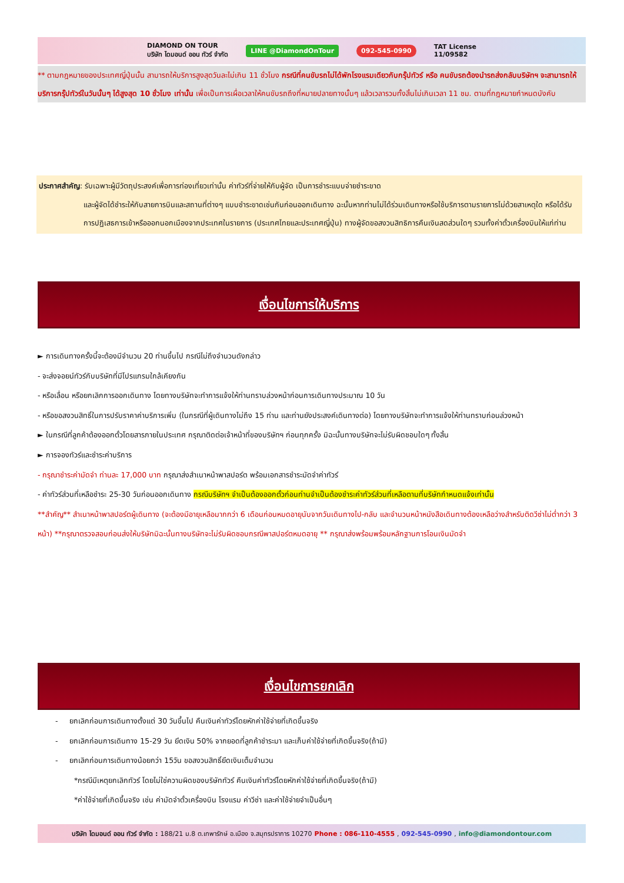DIAMOND ON TOUR
บริษัท ไดมอนด์ ออน ทัวร์ จำกัด LINE @DiamondOnTour 092-545-0990 TAT License
11/09582
** ตามกฎหมายของประเทศญี่ปุ่นนั้น สามารถให้บริการสูงสุดวันละไม่เกิน 11 ชั่วโมง กรณีที่คนขับรถไม่ได้พักโรงแรมเดียวกับกรุ๊ปทัวร์ หรือ คนขับรถต้องนำรถส่งกลับบริษัทฯ จะสามารถให้บริการกรุ๊ปทัวร์ในวันนั้นๆ ได้สูงสุด 10 ชั่วโมง เท่านั้น เพื่อเป็นการเผื่อเวลาให้คนขับรถถึงที่หมายปลายทางนั้นๆ แล้วเวลารวมทั้งสิ้นไม่เกินเวลา 11 ชม. ตามที่กฎหมายกำหนดบังคับ
ประกาศสำคัญ: รับเฉพาะผู้มีวัตถุประสงค์เพื่อการท่องเที่ยวเท่านั้น ค่าทัวร์ที่จ่ายให้กับผู้จัด เป็นการชำระแบบจ่ายชำระขาด
และผู้จัดได้ชำระให้กับสายการบินและสถานที่ต่างๆ แบบชำระขาดเช่นกันก่อนออกเดินทาง ฉะนั้นหากท่านไม่ได้ร่วมเดินทางหรือใช้บริการตามรายการไม่ด้วยสาเหตุใด หรือได้รับการปฏิเสธการเข้าหรือออกนอกเมืองจากประเทศในรายการ (ประเทศไทยและประเทศญี่ปุ่น) ทางผู้จัดขอสงวนสิทธิการคืนเงินสดส่วนใดๆ รวมทั้งค่าตั๋วเครื่องบินให้แก่ท่าน
เงื่อนไขการให้บริการ
► การเดินทางครั้งนี้จะต้องมีจำนวน 20 ท่านขึ้นไป กรณีไม่ถึงจำนวนดังกล่าว
- จะส่งจอยน์ทัวร์กับบริษัทที่มีโปรแกรมใกล้เคียงกัน
- หรือเลื่อน หรือยกเลิกการออกเดินทาง โดยทางบริษัทจะทำการแจ้งให้ท่านทราบล่วงหน้าก่อนการเดินทางประมาณ 10 วัน
- หรือขอสงวนสิทธิ์ในการปรับราคาค่าบริการเพิ่ม (ในกรณีที่ผู้เดินทางไม่ถึง 15 ท่าน และท่านยังประสงค์เดินทางต่อ) โดยทางบริษัทจะทำการแจ้งให้ท่านทราบก่อนล่วงหน้า
► ในกรณีที่ลูกค้าต้องออกตั๋วโดยสารภายในประเทศ กรุณาติดต่อเจ้าหน้าที่ของบริษัทฯ ก่อนทุกครั้ง มิฉะนั้นทางบริษัทจะไม่รับผิดชอบใดๆ ทั้งสิ้น
► การจองทัวร์และชำระค่าบริการ
- กรุณาชำระค่ามัดจำ ท่านละ 17,000 บาท กรุณาส่งสำเนาหน้าพาสปอร์ต พร้อมเอกสารชำระมัดจำค่าทัวร์
- ค่าทัวร์ส่วนที่เหลือชำระ 25-30 วันก่อนออกเดินทาง กรณีบริษัทฯ จำเป็นต้องออกตั๋วก่อนท่านจำเป็นต้องชำระค่าทัวร์ส่วนที่เหลือตามที่บริษัทกำหนดแจ้งเท่านั้น
**สำคัญ** สำเนาหน้าพาสปอร์ตผู้เดินทาง (จะต้องมีอายุเหลือมากกว่า 6 เดือนก่อนหมดอายุนับจากวันเดินทางไป-กลับ และจำนวนหน้าหนังสือเดินทางต้องเหลือว่างสำหรับติดวีซ่าไม่ต่ำกว่า 3 หน้า) **กรุณาตรวจสอบก่อนส่งให้บริษัทมิฉะนั้นทางบริษัทจะไม่รับผิดชอบกรณีพาสปอร์ตหมดอายุ ** กรุณาส่งพร้อมพร้อมหลักฐานการโอนเงินมัดจำ
เงื่อนไขการยกเลิก
- ยกเลิกก่อนการเดินทางตั้งแต่ 30 วันขึ้นไป คืนเงินค่าทัวร์โดยหักค่าใช้จ่ายที่เกิดขึ้นจริง
- ยกเลิกก่อนการเดินทาง 15-29 วัน ยึดเงิน 50% จากยอดที่ลูกค้าชำระมา และเก็บค่าใช้จ่ายที่เกิดขึ้นจริง(ถ้ามี)
- ยกเลิกก่อนการเดินทางน้อยกว่า 15วัน ขอสงวนสิทธิ์ยึดเงินเต็มจำนวน
*กรณีมีเหตุยกเลิกทัวร์ โดยไม่ใช่ความผิดของบริษัททัวร์ คืนเงินค่าทัวร์โดยหักค่าใช้จ่ายที่เกิดขึ้นจริง(ถ้ามี)
*ค่าใช้จ่ายที่เกิดขึ้นจริง เช่น ค่ามัดจำตั๋วเครื่องบิน โรงแรม ค่าวีซ่า และค่าใช้จ่ายจำเป็นอื่นๆ
บริษัท ไดมอนด์ ออน ทัวร์ จำกัด : 188/21 ม.8 ต.เทพารักษ์ อ.เมือง จ.สมุทรปราการ 10270 Phone : 086-110-4555 , 092-545-0990 , info@diamondontour.com